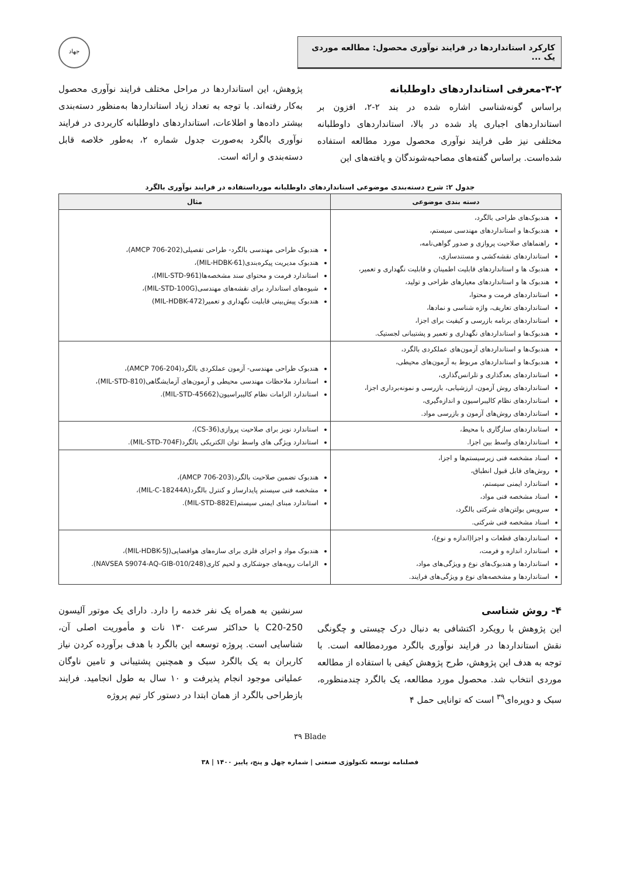کارکرد استانداردها در فرایند نوآوری محصول: مطالعه موردی یک ...
جهاد
۳-۲-معرفی استانداردهای داوطلبانه
براساس گونه‌شناسی اشاره شده در بند ۲-۲، افزون بر استانداردهای اجباری یاد شده در بالا، استانداردهای داوطلبانه مختلفی نیز طی فرایند نوآوری محصول مورد مطالعه استفاده شده‌است. براساس گفته‌های مصاحبه‌شوندگان و یافته‌های این
پژوهش، این استانداردها در مراحل مختلف فرایند نوآوری محصول به‌کار رفته‌اند. با توجه به تعداد زیاد استانداردها به‌منظور دسته‌بندی بیشتر داده‌ها و اطلاعات، استانداردهای داوطلبانه کاربردی در فرایند نوآوری بالگرد به‌صورت جدول شماره ۲، به‌طور خلاصه قابل دسته‌بندی و ارائه است.
جدول ۲: شرح دسته‌بندی موضوعی استانداردهای داوطلبانه مورداستفاده در فرایند نوآوری بالگرد
| دسته بندی موضوعی | مثال |
| --- | --- |
| هندبوک‌های طراحی بالگرد، هندبوک‌ها و استانداردهای مهندسی سیستم، راهنماهای صلاحیت پروازی و صدور گواهی‌نامه، استانداردهای نقشه‌کشی و مستندسازی، هندبوک ها و استانداردهای قابلیت اطمینان و قابلیت نگهداری و تعمیر، هندبوک ها و استانداردهای معیارهای طراحی و تولید، استانداردهای فرمت و محتوا، استانداردهای تعاریف، واژه شناسی و نمادها، استانداردهای برنامه بازرسی و کیفیت برای اجزا، هندبوک‌ها و استانداردهای نگهداری و تعمیر و پشتیبانی لجستیک. | هندبوک طراحی مهندسی بالگرد- طراحی تفصیلی(AMCP 706-202)، هندبوک مدیریت پیکره‌بندی(MIL-HDBK-61)، استاندارد فرمت و محتوای سند مشخصه‌ها(MIL-STD-961)، شیوه‌های استاندارد برای نقشه‌های مهندسی(MIL-STD-100G)، هندبوک پیش‌بینی قابلیت نگهداری و تعمیر(MIL-HDBK-472) |
| هندبوک‌ها و استانداردهای آزمون‌های عملکردی بالگرد، هندبوک‌ها و استانداردهای مربوط به آزمون‌های محیطی، استانداردهای بعدگذاری و تلرانس‌گذاری، استانداردهای روش آزمون، ارزشیابی، بازرسی و نمونه‌برداری اجزا، استانداردهای نظام کالیبراسیون و اندازه‌گیری، استانداردهای روش‌های آزمون و بازرسی مواد. | هندبوک طراحی مهندسی- آزمون عملکردی بالگرد(AMCP 706-204)، استاندارد ملاحظات مهندسی محیطی و آزمون‌های آزمایشگاهی(MIL-STD-810)، استاندارد الزامات نظام کالیبراسیون(MIL-STD-45662). |
| استانداردهای سازگاری با محیط، استانداردهای واسط بین اجزا. | استاندارد نویز برای صلاحیت پروازی(CS-36)، استاندارد ویژگی های واسط توان الکتریکی بالگرد(MIL-STD-704F). |
| اسناد مشخصه فنی زیرسیستم‌ها و اجزا، روش‌های قابل قبول انطباق، استاندارد ایمنی سیستم، اسناد مشخصه فنی مواد، سرویس بولتن‌های شرکتی بالگرد، اسناد مشخصه فنی شرکتی. | هندبوک تضمین صلاحیت بالگرد(AMCP 706-203)، مشخصه فنی سیستم پایدارساز و کنترل بالگرد(MIL-C-18244A)، استاندارد مبنای ایمنی سیستم(MIL-STD-882E). |
| استانداردهای قطعات و اجزا(اندازه و نوع)، استاندارد اندازه و فرمت، استانداردها و هندبوک‌های نوع و ویژگی‌های مواد، استانداردها و مشخصه‌های نوع و ویژگی‌های فرایند. | هندبوک مواد و اجزای فلزی برای سازه‌های هوافضایی(MIL-HDBK-5J)، الزامات رویه‌های جوشکاری و لحیم کاری(NAVSEA S9074-AQ-GIB-010/248). |
۴- روش شناسی
این پژوهش با رویکرد اکتشافی به دنبال درک چیستی و چگونگی نقش استانداردها در فرایند نوآوری بالگرد موردمطالعه است. با توجه به هدف این پژوهش، طرح پژوهش کیفی با استفاده از مطالعه موردی انتخاب شد. محصول مورد مطالعه، یک بالگرد چندمنظوره، سبک و دوپره‌ای<sup>۳۹</sup> است که توانایی حمل ۴
سرنشین به همراه یک نفر خدمه را دارد. دارای یک موتور آلیسون 250-C20 با حداکثر سرعت ۱۳۰ نات و مأموریت اصلی آن، شناسایی است. پروژه توسعه این بالگرد با هدف برآورده کردن نیاز کاربران به یک بالگرد سبک و همچنین پشتیبانی و تامین ناوگان عملیاتی موجود انجام پذیرفت و ۱۰ سال به طول انجامید. فرایند بازطراحی بالگرد از همان ابتدا در دستور کار تیم پروژه
٣٩ Blade
فصلنامه توسعه تکنولوژی صنعتی | شماره چهل و پنج، پاییز ۱۴۰۰ | ۳۸